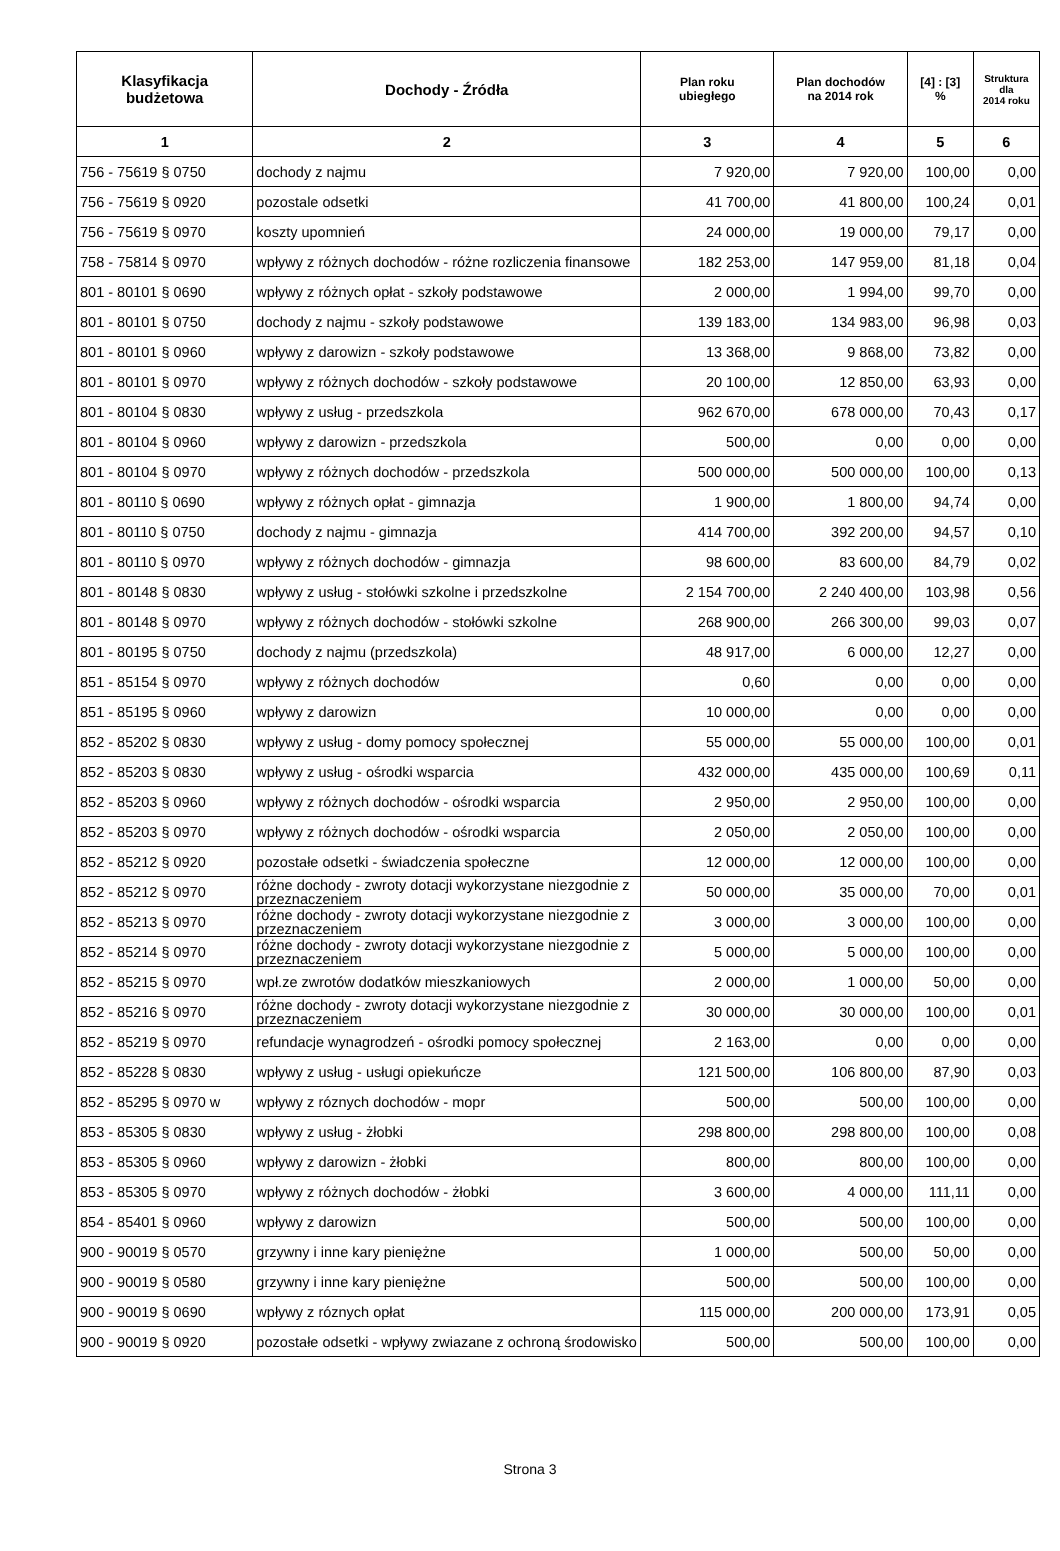| Klasyfikacja budżetowa | Dochody - Źródła | Plan roku ubiegłego | Plan dochodów na 2014 rok | [4] : [3] % | Struktura dla 2014 roku |
| --- | --- | --- | --- | --- | --- |
| 1 | 2 | 3 | 4 | 5 | 6 |
| 756 - 75619 § 0750 | dochody z najmu | 7 920,00 | 7 920,00 | 100,00 | 0,00 |
| 756 - 75619 § 0920 | pozostale odsetki | 41 700,00 | 41 800,00 | 100,24 | 0,01 |
| 756 - 75619 § 0970 | koszty upomnień | 24 000,00 | 19 000,00 | 79,17 | 0,00 |
| 758 - 75814 § 0970 | wpływy z różnych dochodów - różne rozliczenia finansowe | 182 253,00 | 147 959,00 | 81,18 | 0,04 |
| 801 - 80101 § 0690 | wpływy z różnych opłat - szkoły podstawowe | 2 000,00 | 1 994,00 | 99,70 | 0,00 |
| 801 - 80101 § 0750 | dochody z najmu - szkoły podstawowe | 139 183,00 | 134 983,00 | 96,98 | 0,03 |
| 801 - 80101 § 0960 | wpływy z darowizn - szkoły podstawowe | 13 368,00 | 9 868,00 | 73,82 | 0,00 |
| 801 - 80101 § 0970 | wpływy z różnych dochodów - szkoły podstawowe | 20 100,00 | 12 850,00 | 63,93 | 0,00 |
| 801 - 80104 § 0830 | wpływy z usług - przedszkola | 962 670,00 | 678 000,00 | 70,43 | 0,17 |
| 801 - 80104 § 0960 | wpływy z darowizn - przedszkola | 500,00 | 0,00 | 0,00 | 0,00 |
| 801 - 80104 § 0970 | wpływy z różnych dochodów - przedszkola | 500 000,00 | 500 000,00 | 100,00 | 0,13 |
| 801 - 80110 § 0690 | wpływy z różnych opłat - gimnazja | 1 900,00 | 1 800,00 | 94,74 | 0,00 |
| 801 - 80110 § 0750 | dochody z najmu - gimnazja | 414 700,00 | 392 200,00 | 94,57 | 0,10 |
| 801 - 80110 § 0970 | wpływy z różnych dochodów - gimnazja | 98 600,00 | 83 600,00 | 84,79 | 0,02 |
| 801 - 80148 § 0830 | wpływy z usług - stołówki szkolne i przedszkolne | 2 154 700,00 | 2 240 400,00 | 103,98 | 0,56 |
| 801 - 80148 § 0970 | wpływy z różnych dochodów - stołówki szkolne | 268 900,00 | 266 300,00 | 99,03 | 0,07 |
| 801 - 80195 § 0750 | dochody z najmu (przedszkola) | 48 917,00 | 6 000,00 | 12,27 | 0,00 |
| 851 - 85154 § 0970 | wpływy z różnych dochodów | 0,60 | 0,00 | 0,00 | 0,00 |
| 851 - 85195 § 0960 | wpływy z darowizn | 10 000,00 | 0,00 | 0,00 | 0,00 |
| 852 - 85202 § 0830 | wpływy z usług - domy pomocy społecznej | 55 000,00 | 55 000,00 | 100,00 | 0,01 |
| 852 - 85203 § 0830 | wpływy z usług - ośrodki wsparcia | 432 000,00 | 435 000,00 | 100,69 | 0,11 |
| 852 - 85203 § 0960 | wpływy z różnych dochodów - ośrodki wsparcia | 2 950,00 | 2 950,00 | 100,00 | 0,00 |
| 852 - 85203 § 0970 | wpływy z różnych dochodów - ośrodki wsparcia | 2 050,00 | 2 050,00 | 100,00 | 0,00 |
| 852 - 85212 § 0920 | pozostałe odsetki - świadczenia społeczne | 12 000,00 | 12 000,00 | 100,00 | 0,00 |
| 852 - 85212 § 0970 | różne dochody - zwroty dotacji wykorzystane niezgodnie z przeznaczeniem | 50 000,00 | 35 000,00 | 70,00 | 0,01 |
| 852 - 85213 § 0970 | różne dochody - zwroty dotacji wykorzystane niezgodnie z przeznaczeniem | 3 000,00 | 3 000,00 | 100,00 | 0,00 |
| 852 - 85214 § 0970 | różne dochody - zwroty dotacji wykorzystane niezgodnie z przeznaczeniem | 5 000,00 | 5 000,00 | 100,00 | 0,00 |
| 852 - 85215 § 0970 | wpł.ze zwrotów dodatków mieszkaniowych | 2 000,00 | 1 000,00 | 50,00 | 0,00 |
| 852 - 85216 § 0970 | różne dochody - zwroty dotacji wykorzystane niezgodnie z przeznaczeniem | 30 000,00 | 30 000,00 | 100,00 | 0,01 |
| 852 - 85219 § 0970 | refundacje wynagrodzeń - ośrodki pomocy społecznej | 2 163,00 | 0,00 | 0,00 | 0,00 |
| 852 - 85228 § 0830 | wpływy z usług - usługi opiekuńcze | 121 500,00 | 106 800,00 | 87,90 | 0,03 |
| 852 - 85295 § 0970 w | wpływy z róznych dochodów - mopr | 500,00 | 500,00 | 100,00 | 0,00 |
| 853 - 85305 § 0830 | wpływy z usług - żłobki | 298 800,00 | 298 800,00 | 100,00 | 0,08 |
| 853 - 85305 § 0960 | wpływy z darowizn - żłobki | 800,00 | 800,00 | 100,00 | 0,00 |
| 853 - 85305 § 0970 | wpływy z różnych dochodów - żłobki | 3 600,00 | 4 000,00 | 111,11 | 0,00 |
| 854 - 85401 § 0960 | wpływy z darowizn | 500,00 | 500,00 | 100,00 | 0,00 |
| 900 - 90019 § 0570 | grzywny i inne kary pieniężne | 1 000,00 | 500,00 | 50,00 | 0,00 |
| 900 - 90019 § 0580 | grzywny i inne kary pieniężne | 500,00 | 500,00 | 100,00 | 0,00 |
| 900 - 90019 § 0690 | wpływy z róznych opłat | 115 000,00 | 200 000,00 | 173,91 | 0,05 |
| 900 - 90019 § 0920 | pozostałe odsetki - wpływy zwiazane z ochroną środowisko | 500,00 | 500,00 | 100,00 | 0,00 |
Strona 3